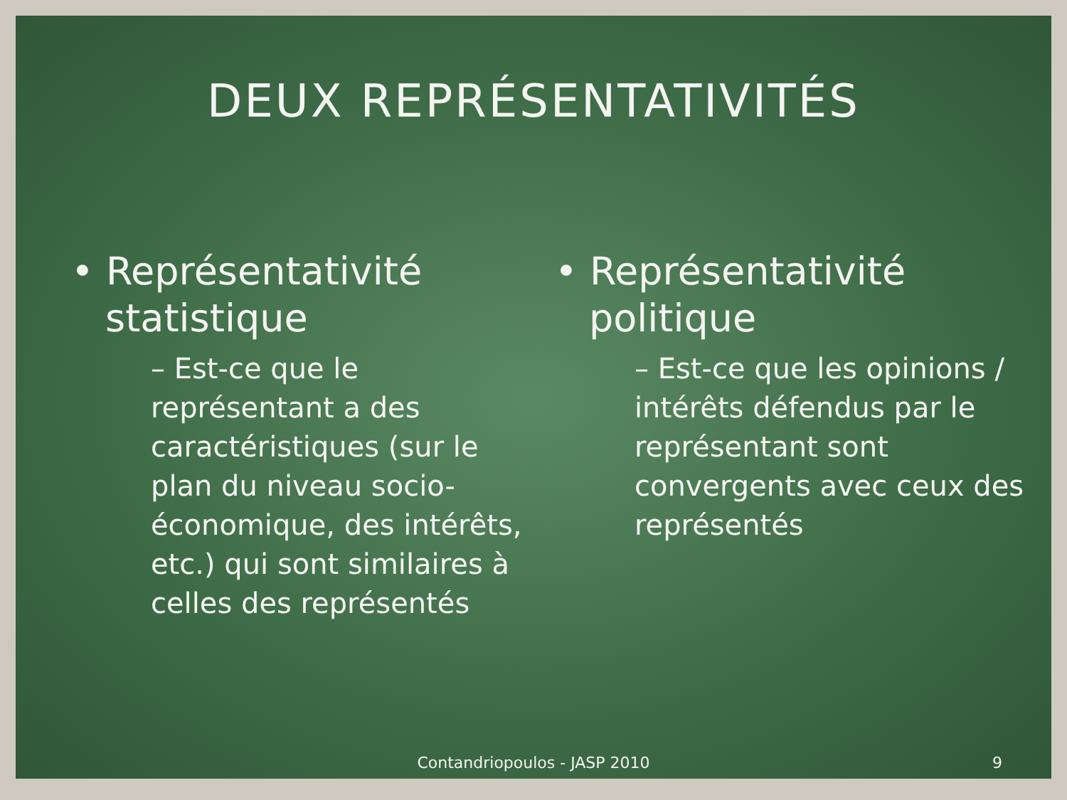DEUX REPRÉSENTATIVITÉS
• Représentativité statistique
– Est-ce que le représentant a des caractéristiques (sur le plan du niveau socio-économique, des intérêts, etc.) qui sont similaires à celles des représentés
• Représentativité politique
– Est-ce que les opinions / intérêts défendus par le représentant sont convergents avec ceux des représentés
Contandriopoulos - JASP 2010 9